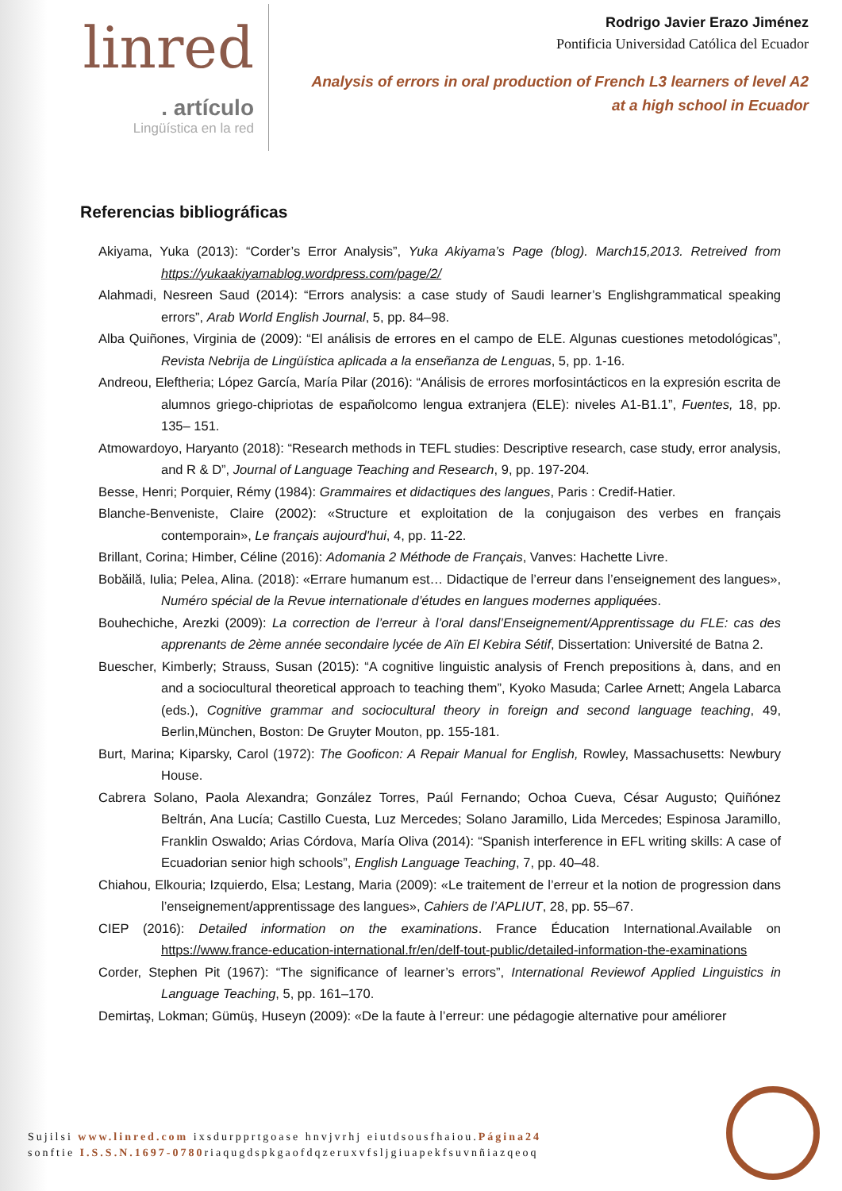linred
. artículo
Lingüística en la red
Rodrigo Javier Erazo Jiménez
Pontificia Universidad Católica del Ecuador
Analysis of errors in oral production of French L3 learners of level A2
at a high school in Ecuador
Referencias bibliográficas
Akiyama, Yuka (2013): “Corder’s Error Analysis”, Yuka Akiyama’s Page (blog). March15,2013. Retreived from https://yukaakiyamablog.wordpress.com/page/2/
Alahmadi, Nesreen Saud (2014): “Errors analysis: a case study of Saudi learner’s Englishgrammatical speaking errors”, Arab World English Journal, 5, pp. 84–98.
Alba Quiñones, Virginia de (2009): “El análisis de errores en el campo de ELE. Algunas cuestiones metodológicas”, Revista Nebrija de Lingüística aplicada a la enseñanza de Lenguas, 5, pp. 1-16.
Andreou, Eleftheria; López García, María Pilar (2016): “Análisis de errores morfosintácticos en la expresión escrita de alumnos griego-chipriotas de españolcomo lengua extranjera (ELE): niveles A1-B1.1”, Fuentes, 18, pp. 135– 151.
Atmowardoyo, Haryanto (2018): “Research methods in TEFL studies: Descriptive research, case study, error analysis, and R & D”, Journal of Language Teaching and Research, 9, pp. 197-204.
Besse, Henri; Porquier, Rémy (1984): Grammaires et didactiques des langues, Paris : Credif-Hatier.
Blanche-Benveniste, Claire (2002): «Structure et exploitation de la conjugaison des verbes en français contemporain», Le français aujourd'hui, 4, pp. 11-22.
Brillant, Corina; Himber, Céline (2016): Adomania 2 Méthode de Français, Vanves: Hachette Livre.
Bobăilă, Iulia; Pelea, Alina. (2018): «Errare humanum est… Didactique de l’erreur dans l’enseignement des langues», Numéro spécial de la Revue internationale d’études en langues modernes appliquées.
Bouhechiche, Arezki (2009): La correction de l’erreur à l’oral dansl’Enseignement/Apprentissage du FLE: cas des apprenants de 2ème année secondaire lycée de Aïn El Kebira Sétif, Dissertation: Université de Batna 2.
Buescher, Kimberly; Strauss, Susan (2015): “A cognitive linguistic analysis of French prepositions à, dans, and en and a sociocultural theoretical approach to teaching them”, Kyoko Masuda; Carlee Arnett; Angela Labarca (eds.), Cognitive grammar and sociocultural theory in foreign and second language teaching, 49, Berlin,München, Boston: De Gruyter Mouton, pp. 155-181.
Burt, Marina; Kiparsky, Carol (1972): The Gooficon: A Repair Manual for English, Rowley, Massachusetts: Newbury House.
Cabrera Solano, Paola Alexandra; González Torres, Paúl Fernando; Ochoa Cueva, César Augusto; Quiñónez Beltrán, Ana Lucía; Castillo Cuesta, Luz Mercedes; Solano Jaramillo, Lida Mercedes; Espinosa Jaramillo, Franklin Oswaldo; Arias Córdova, María Oliva (2014): “Spanish interference in EFL writing skills: A case of Ecuadorian senior high schools”, English Language Teaching, 7, pp. 40–48.
Chiahou, Elkouria; Izquierdo, Elsa; Lestang, Maria (2009): «Le traitement de l’erreur et la notion de progression dans l’enseignement/apprentissage des langues», Cahiers de l’APLIUT, 28, pp. 55–67.
CIEP (2016): Detailed information on the examinations. France Éducation International.Available on https://www.france-education-international.fr/en/delf-tout-public/detailed-information-the-examinations
Corder, Stephen Pit (1967): “The significance of learner’s errors”, International Reviewof Applied Linguistics in Language Teaching, 5, pp. 161–170.
Demirtaş, Lokman; Gümüş, Huseyn (2009): «De la faute à l’erreur: une pédagogie alternative pour améliorer
Sujilsi www.linred.com ixsdurpprtgoase hnvjvrhj eiutdsousfhaiou.Página24
sonftie I.S.S.N.1697-0780riaqugdspkgaofdqzeruxvfsljgiuapekfsuvnñiazqeoq